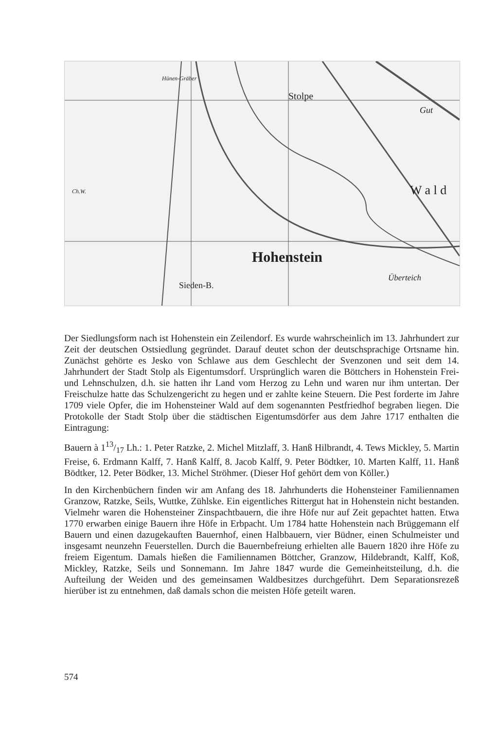Hünen-Gräber
Stolpe
Gut
Ch.W. W a l d
Hohenstein
Sieden-B.
Überteich
Der Siedlungsform nach ist Hohenstein ein Zeilendorf. Es wurde wahrscheinlich im 13. Jahrhundert zur Zeit der deutschen Ostsiedlung gegründet. Darauf deutet schon der deutschsprachige Ortsname hin. Zunächst gehörte es Jesko von Schlawe aus dem Geschlecht der Svenzonen und seit dem 14. Jahrhundert der Stadt Stolp als Eigentumsdorf. Ursprünglich waren die Böttchers in Hohenstein Frei- und Lehnschulzen, d.h. sie hatten ihr Land vom Herzog zu Lehn und waren nur ihm untertan. Der Freischulze hatte das Schulzengericht zu hegen und er zahlte keine Steuern. Die Pest forderte im Jahre 1709 viele Opfer, die im Hohensteiner Wald auf dem sogenannten Pestfriedhof begraben liegen. Die Protokolle der Stadt Stolp über die städtischen Eigentumsdörfer aus dem Jahre 1717 enthalten die Eintragung:
Bauern à 113/17 Lh.: 1. Peter Ratzke, 2. Michel Mitzlaff, 3. Hanß Hilbrandt, 4. Tews Mickley, 5. Martin Freise, 6. Erdmann Kalff, 7. Hanß Kalff, 8. Jacob Kalff, 9. Peter Bödtker, 10. Marten Kalff, 11. Hanß Bödtker, 12. Peter Bödker, 13. Michel Ströhmer. (Dieser Hof gehört dem von Köller.)
In den Kirchenbüchern finden wir am Anfang des 18. Jahrhunderts die Hohensteiner Familiennamen Granzow, Ratzke, Seils, Wuttke, Zühlske. Ein eigentliches Rittergut hat in Hohenstein nicht bestanden. Vielmehr waren die Hohensteiner Zinspachtbauern, die ihre Höfe nur auf Zeit gepachtet hatten. Etwa 1770 erwarben einige Bauern ihre Höfe in Erbpacht. Um 1784 hatte Hohenstein nach Brüggemann elf Bauern und einen dazugekauften Bauernhof, einen Halbbauern, vier Büdner, einen Schulmeister und insgesamt neunzehn Feuerstellen. Durch die Bauernbefreiung erhielten alle Bauern 1820 ihre Höfe zu freiem Eigentum. Damals hießen die Familiennamen Böttcher, Granzow, Hildebrandt, Kalff, Koß, Mickley, Ratzke, Seils und Sonnemann. Im Jahre 1847 wurde die Gemeinheitsteilung, d.h. die Aufteilung der Weiden und des gemeinsamen Waldbesitzes durchgeführt. Dem Separationsrezeß hierüber ist zu entnehmen, daß damals schon die meisten Höfe geteilt waren.
574